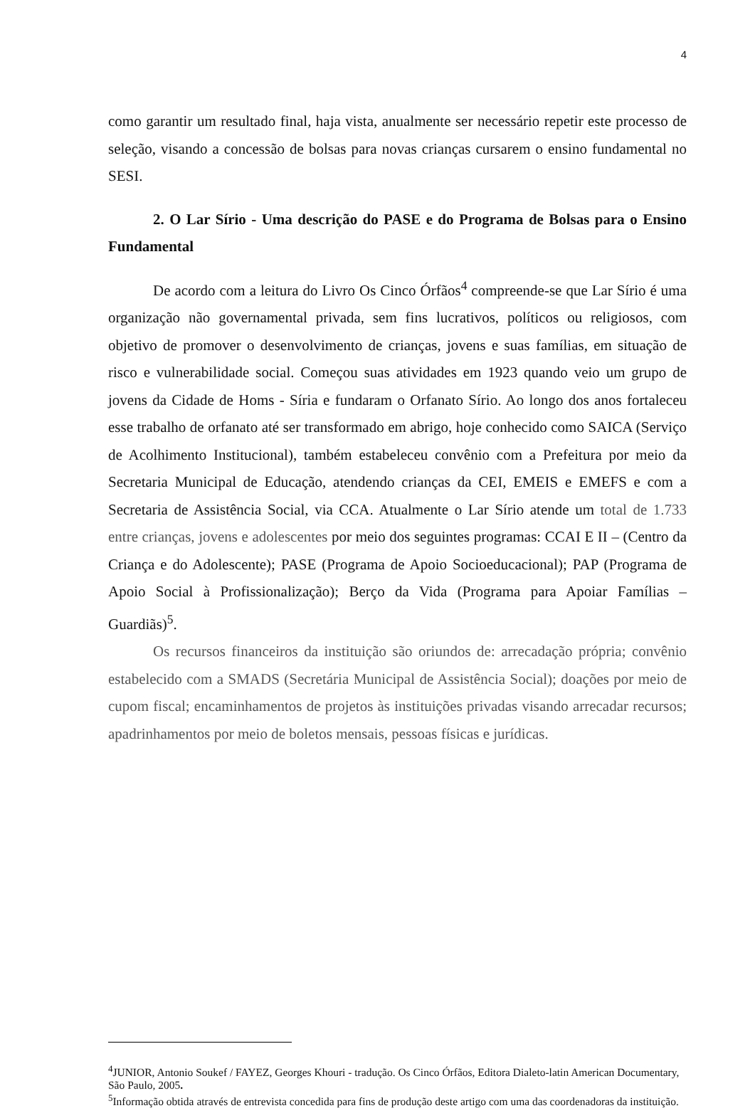4
como garantir um resultado final, haja vista, anualmente ser necessário repetir este processo de seleção, visando a concessão de bolsas para novas crianças cursarem o ensino fundamental no SESI.
2. O Lar Sírio - Uma descrição do PASE e do Programa de Bolsas para o Ensino Fundamental
De acordo com a leitura do Livro Os Cinco Órfãos<sup>4</sup> compreende-se que Lar Sírio é uma organização não governamental privada, sem fins lucrativos, políticos ou religiosos, com objetivo de promover o desenvolvimento de crianças, jovens e suas famílias, em situação de risco e vulnerabilidade social. Começou suas atividades em 1923 quando veio um grupo de jovens da Cidade de Homs - Síria e fundaram o Orfanato Sírio. Ao longo dos anos fortaleceu esse trabalho de orfanato até ser transformado em abrigo, hoje conhecido como SAICA (Serviço de Acolhimento Institucional), também estabeleceu convênio com a Prefeitura por meio da Secretaria Municipal de Educação, atendendo crianças da CEI, EMEIS e EMEFS e com a Secretaria de Assistência Social, via CCA. Atualmente o Lar Sírio atende um total de 1.733 entre crianças, jovens e adolescentes por meio dos seguintes programas: CCAI E II – (Centro da Criança e do Adolescente); PASE (Programa de Apoio Socioeducacional); PAP (Programa de Apoio Social à Profissionalização); Berço da Vida (Programa para Apoiar Famílias – Guardiãs)<sup>5</sup>.
Os recursos financeiros da instituição são oriundos de: arrecadação própria; convênio estabelecido com a SMADS (Secretária Municipal de Assistência Social); doações por meio de cupom fiscal; encaminhamentos de projetos às instituições privadas visando arrecadar recursos; apadrinhamentos por meio de boletos mensais, pessoas físicas e jurídicas.
<sup>4</sup> JUNIOR, Antonio Soukef / FAYEZ, Georges Khouri - tradução. Os Cinco Órfãos, Editora Dialeto-latin American Documentary, São Paulo, 2005.
<sup>5</sup> Informação obtida através de entrevista concedida para fins de produção deste artigo com uma das coordenadoras da instituição.